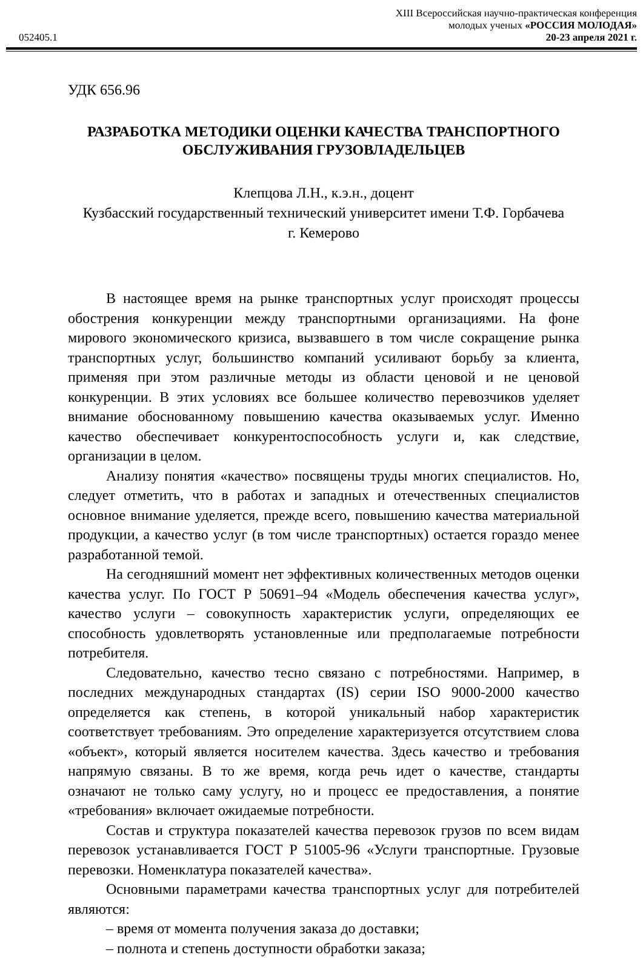052405.1
XIII Всероссийская научно-практическая конференция
молодых ученых «РОССИЯ МОЛОДАЯ»
20-23 апреля 2021 г.
УДК 656.96
РАЗРАБОТКА МЕТОДИКИ ОЦЕНКИ КАЧЕСТВА ТРАНСПОРТНОГО
ОБСЛУЖИВАНИЯ ГРУЗОВЛАДЕЛЬЦЕВ
Клепцова Л.Н., к.э.н., доцент
Кузбасский государственный технический университет имени Т.Ф. Горбачева
г. Кемерово
В настоящее время на рынке транспортных услуг происходят процессы обострения конкуренции между транспортными организациями. На фоне мирового экономического кризиса, вызвавшего в том числе сокращение рынка транспортных услуг, большинство компаний усиливают борьбу за клиента, применяя при этом различные методы из области ценовой и не ценовой конкуренции. В этих условиях все большее количество перевозчиков уделяет внимание обоснованному повышению качества оказываемых услуг. Именно качество обеспечивает конкурентоспособность услуги и, как следствие, организации в целом.
Анализу понятия «качество» посвящены труды многих специалистов. Но, следует отметить, что в работах и западных и отечественных специалистов основное внимание уделяется, прежде всего, повышению качества материальной продукции, а качество услуг (в том числе транспортных) остается гораздо менее разработанной темой.
На сегодняшний момент нет эффективных количественных методов оценки качества услуг. По ГОСТ Р 50691–94 «Модель обеспечения качества услуг», качество услуги – совокупность характеристик услуги, определяющих ее способность удовлетворять установленные или предполагаемые потребности потребителя.
Следовательно, качество тесно связано с потребностями. Например, в последних международных стандартах (IS) серии ISO 9000-2000 качество определяется как степень, в которой уникальный набор характеристик соответствует требованиям. Это определение характеризуется отсутствием слова «объект», который является носителем качества. Здесь качество и требования напрямую связаны. В то же время, когда речь идет о качестве, стандарты означают не только саму услугу, но и процесс ее предоставления, а понятие «требования» включает ожидаемые потребности.
Состав и структура показателей качества перевозок грузов по всем видам перевозок устанавливается ГОСТ Р 51005-96 «Услуги транспортные. Грузовые перевозки. Номенклатура показателей качества».
Основными параметрами качества транспортных услуг для потребителей являются:
– время от момента получения заказа до доставки;
– полнота и степень доступности обработки заказа;